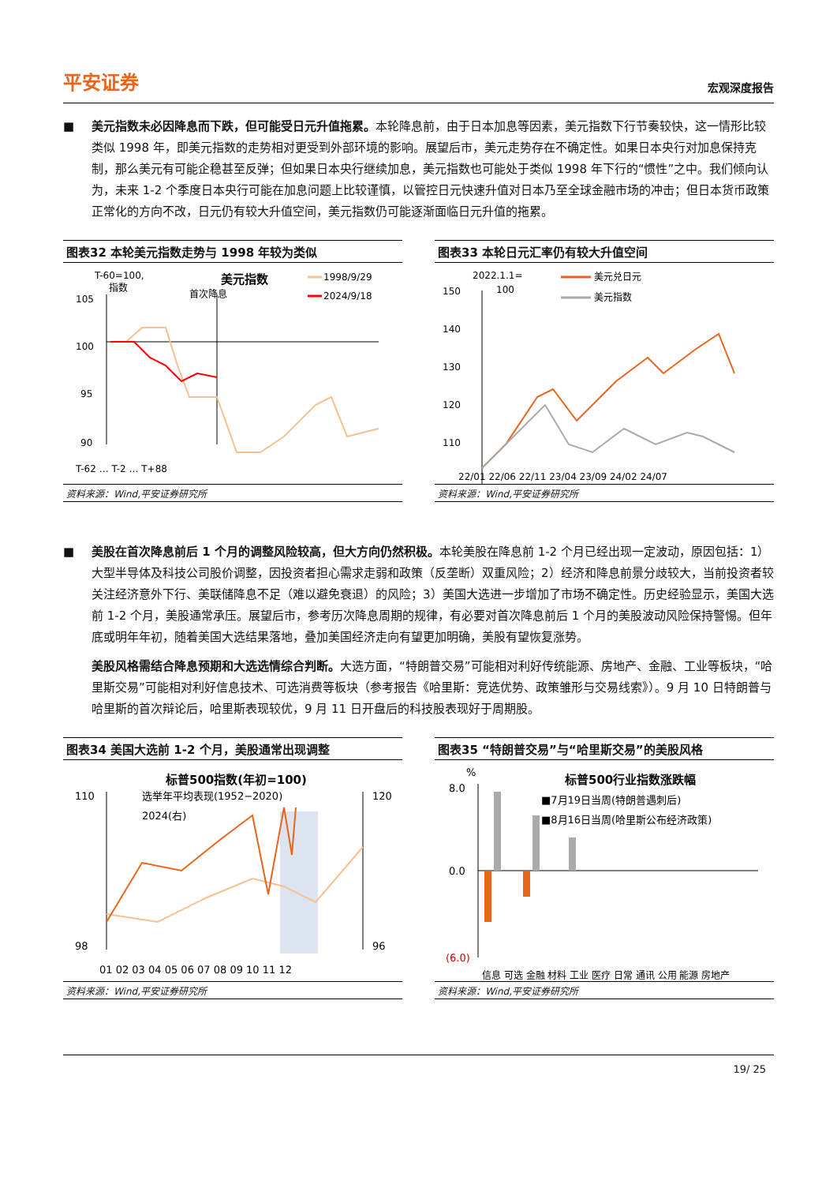平安证券 宏观深度报告
■ 美元指数未必因降息而下跌，但可能受日元升值拖累。本轮降息前，由于日本加息等因素，美元指数下行节奏较快，这一情形比较类似 1998 年，即美元指数的走势相对更受到外部环境的影响。展望后市，美元走势存在不确定性。如果日本央行对加息保持克制，那么美元有可能企稳甚至反弹；但如果日本央行继续加息，美元指数也可能处于类似 1998 年下行的“惯性”之中。我们倾向认为，未来 1-2 个季度日本央行可能在加息问题上比较谨慎，以管控日元快速升值对日本乃至全球金融市场的冲击；但日本货币政策正常化的方向不改，日元仍有较大升值空间，美元指数仍可能逐渐面临日元升值的拖累。
图表32 本轮美元指数走势与 1998 年较为类似
T-60=100,
指数
美元指数
1998/9/29
2024/9/18
首次降息
105
100
95
90
T-62 … T-2 … T+88
资料来源：Wind,平安证券研究所
图表33 本轮日元汇率仍有较大升值空间
2022.1.1=
100
美元兑日元
美元指数
150
140
130
120
110
22/01 22/06 22/11 23/04 23/09 24/02 24/07
资料来源：Wind,平安证券研究所
■ 美股在首次降息前后 1 个月的调整风险较高，但大方向仍然积极。本轮美股在降息前 1-2 个月已经出现一定波动，原因包括：1）大型半导体及科技公司股价调整，因投资者担心需求走弱和政策（反垄断）双重风险；2）经济和降息前景分歧较大，当前投资者较关注经济意外下行、美联储降息不足（难以避免衰退）的风险；3）美国大选进一步增加了市场不确定性。历史经验显示，美国大选前 1-2 个月，美股通常承压。展望后市，参考历次降息周期的规律，有必要对首次降息前后 1 个月的美股波动风险保持警惕。但年底或明年年初，随着美国大选结果落地，叠加美国经济走向有望更加明确，美股有望恢复涨势。
美股风格需结合降息预期和大选选情综合判断。大选方面，“特朗普交易”可能相对利好传统能源、房地产、金融、工业等板块，“哈里斯交易”可能相对利好信息技术、可选消费等板块（参考报告《哈里斯：竞选优势、政策雏形与交易线索》）。9 月 10 日特朗普与哈里斯的首次辩论后，哈里斯表现较优，9 月 11 日开盘后的科技股表现好于周期股。
图表34 美国大选前 1-2 个月，美股通常出现调整
标普500指数(年初=100)
选举年平均表现(1952−2020)
2024(右)
110
98
120
96
01 02 03 04 05 06 07 08 09 10 11 12
资料来源：Wind,平安证券研究所
图表35 “特朗普交易”与“哈里斯交易”的美股风格
标普500行业指数涨跌幅
%
■7月19日当周(特朗普遇刺后)
■8月16日当周(哈里斯公布经济政策)
8.0
0.0
(6.0)
信息 可选 金融 材料 工业 医疗 日常 通讯 公用 能源 房地产
资料来源：Wind,平安证券研究所
19/ 25